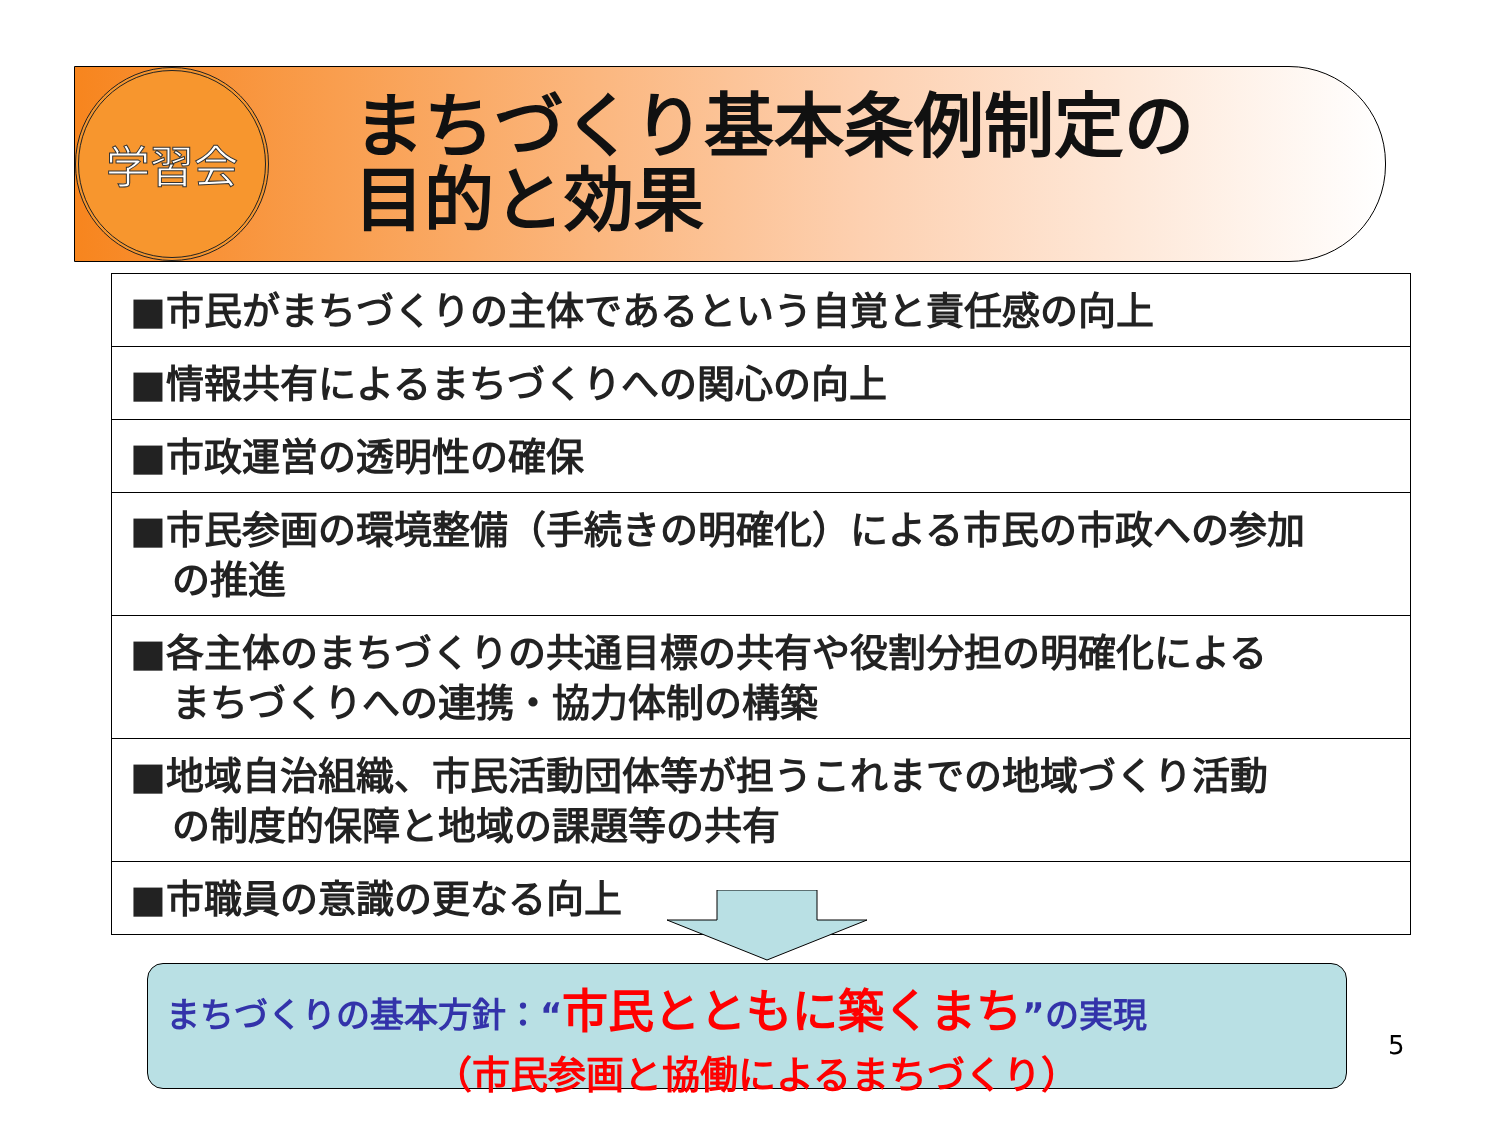学習会
まちづくり基本条例制定の
目的と効果
■市民がまちづくりの主体であるという自覚と責任感の向上
■情報共有によるまちづくりへの関心の向上
■市政運営の透明性の確保
■市民参画の環境整備（手続きの明確化）による市民の市政への参加
の推進
■各主体のまちづくりの共通目標の共有や役割分担の明確化による
まちづくりへの連携・協力体制の構築
■地域自治組織、市民活動団体等が担うこれまでの地域づくり活動
の制度的保障と地域の課題等の共有
■市職員の意識の更なる向上
まちづくりの基本方針：“市民とともに築くまち”の実現
（市民参画と協働によるまちづくり）
5